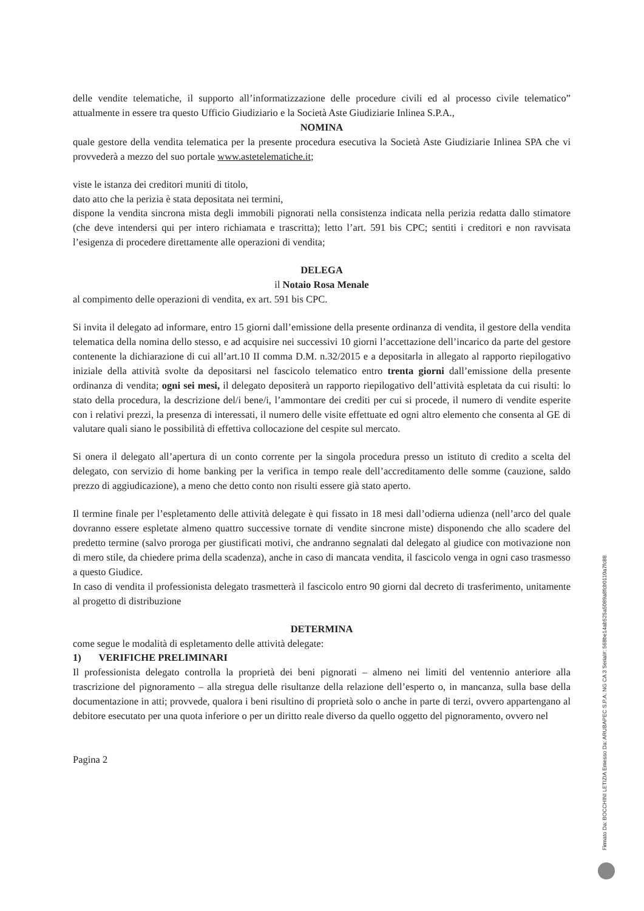delle vendite telematiche, il supporto all’informatizzazione delle procedure civili ed al processo civile telematico” attualmente in essere tra questo Ufficio Giudiziario e la Società Aste Giudiziarie Inlinea S.P.A.,
NOMINA
quale gestore della vendita telematica per la presente procedura esecutiva la Società Aste Giudiziarie Inlinea SPA che vi provvederà a mezzo del suo portale www.astetelematiche.it;
viste le istanza dei creditori muniti di titolo,
dato atto che la perizia è stata depositata nei termini,
dispone la vendita sincrona mista degli immobili pignorati nella consistenza indicata nella perizia redatta dallo stimatore (che deve intendersi qui per intero richiamata e trascritta); letto l’art. 591 bis CPC; sentiti i creditori e non ravvisata l’esigenza di procedere direttamente alle operazioni di vendita;
DELEGA
il Notaio Rosa Menale
al compimento delle operazioni di vendita, ex art. 591 bis CPC.
Si invita il delegato ad informare, entro 15 giorni dall’emissione della presente ordinanza di vendita, il gestore della vendita telematica della nomina dello stesso, e ad acquisire nei successivi 10 giorni l’accettazione dell’incarico da parte del gestore contenente la dichiarazione di cui all’art.10 II comma D.M. n.32/2015 e a depositarla in allegato al rapporto riepilogativo iniziale della attività svolte da depositarsi nel fascicolo telematico entro trenta giorni dall’emissione della presente ordinanza di vendita; ogni sei mesi, il delegato depositerà un rapporto riepilogativo dell’attività espletata da cui risulti: lo stato della procedura, la descrizione del/i bene/i, l’ammontare dei crediti per cui si procede, il numero di vendite esperite con i relativi prezzi, la presenza di interessati, il numero delle visite effettuate ed ogni altro elemento che consenta al GE di valutare quali siano le possibilità di effettiva collocazione del cespite sul mercato.
Si onera il delegato all’apertura di un conto corrente per la singola procedura presso un istituto di credito a scelta del delegato, con servizio di home banking per la verifica in tempo reale dell’accreditamento delle somme (cauzione, saldo prezzo di aggiudicazione), a meno che detto conto non risulti essere già stato aperto.
Il termine finale per l’espletamento delle attività delegate è qui fissato in 18 mesi dall’odierna udienza (nell’arco del quale dovranno essere espletate almeno quattro successive tornate di vendite sincrone miste) disponendo che allo scadere del predetto termine (salvo proroga per giustificati motivi, che andranno segnalati dal delegato al giudice con motivazione non di mero stile, da chiedere prima della scadenza), anche in caso di mancata vendita, il fascicolo venga in ogni caso trasmesso a questo Giudice.
In caso di vendita il professionista delegato trasmetterà il fascicolo entro 90 giorni dal decreto di trasferimento, unitamente al progetto di distribuzione
DETERMINA
come segue le modalità di espletamento delle attività delegate:
1) VERIFICHE PRELIMINARI
Il professionista delegato controlla la proprietà dei beni pignorati – almeno nei limiti del ventennio anteriore alla trascrizione del pignoramento – alla stregua delle risultanze della relazione dell’esperto o, in mancanza, sulla base della documentazione in atti; provvede, qualora i beni risultino di proprietà solo o anche in parte di terzi, ovvero appartengano al debitore esecutato per una quota inferiore o per un diritto reale diverso da quello oggetto del pignoramento, ovvero nel
Pagina 2
Firmato Da: BOCCHINI LETIZIA Emesso Da: ARUBAPEC S.P.A. NG CA 3 Serial#: 568be14ab525a5089a8fcb0110a7fc88